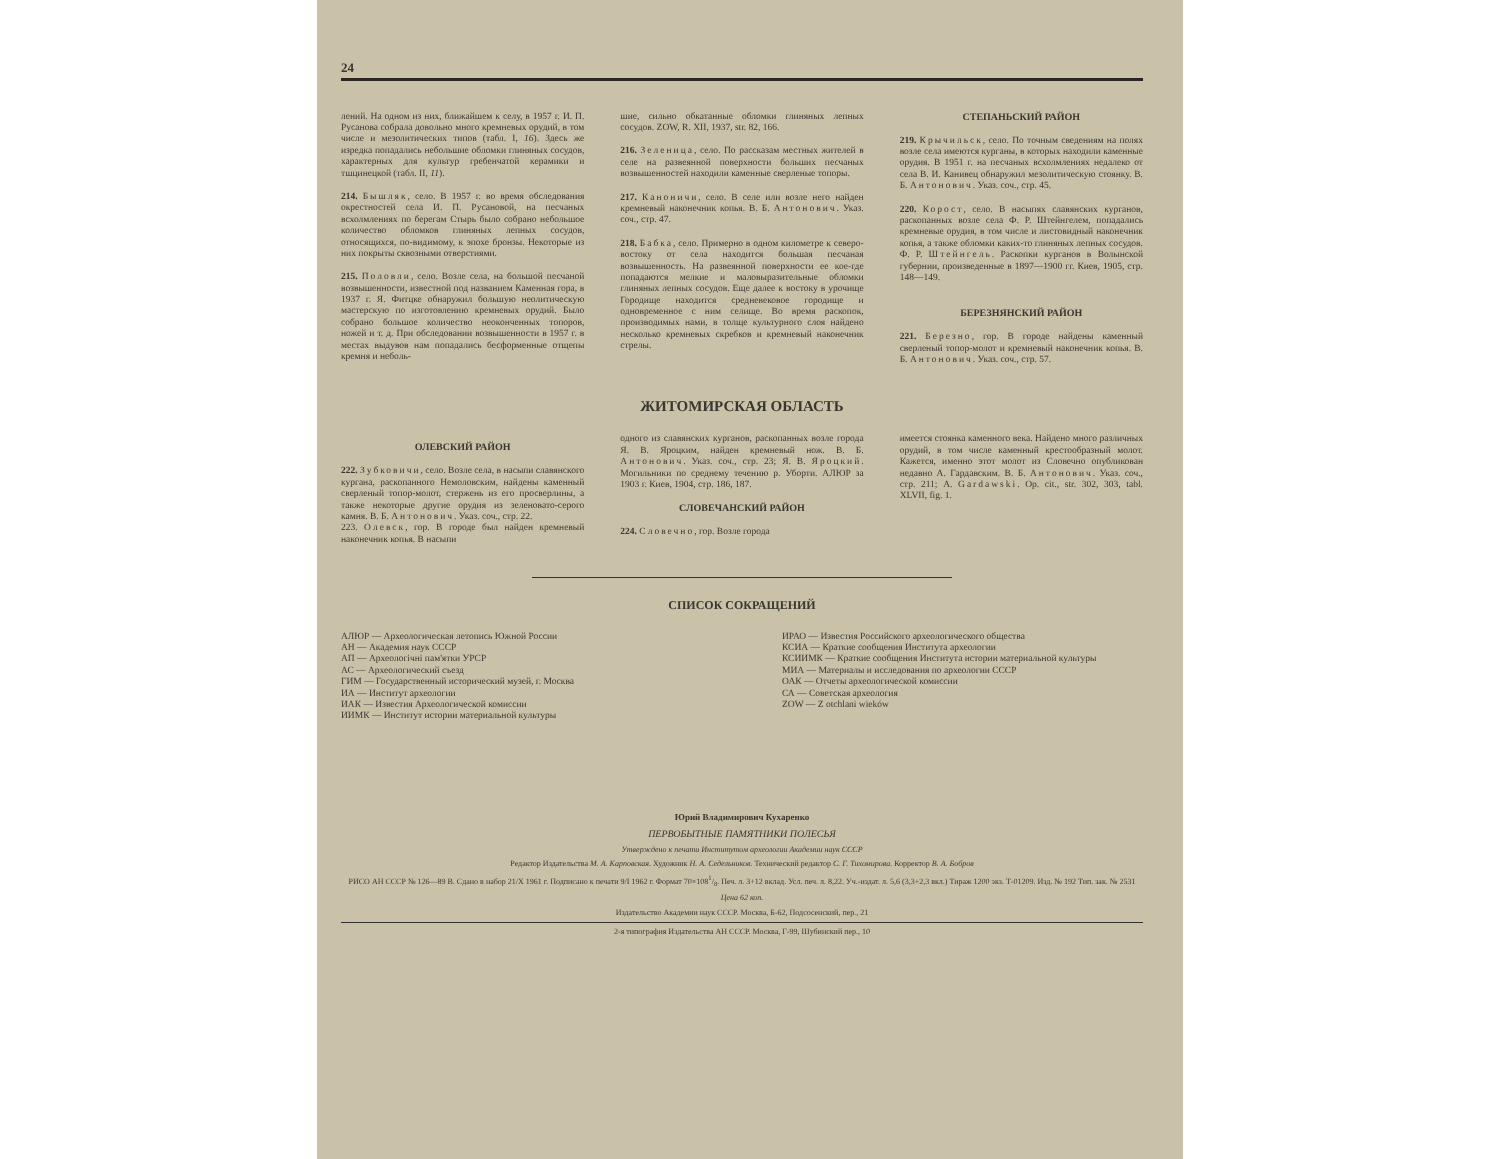24
лений. На одном из них, ближайшем к селу, в 1957 г. И. П. Русанова собрала довольно много кремневых орудий, в том числе и мезолитических типов (табл. I, 16). Здесь же изредка попадались небольшие обломки глиняных сосудов, характерных для культур гребенчатой керамики и тшцинецкой (табл. II, 11).
214. Бышляк, село. В 1957 г. во время обследования окрестностей села И. П. Русановой, на песчаных всхолмлениях по берегам Стырь было собрано небольшое количество обломков глиняных лепных сосудов, относящихся, по-видимому, к эпохе бронзы. Некоторые из них покрыты сквозными отверстиями.
215. Половли, село. Возле села, на большой песчаной возвышенности, известной под названием Каменная гора, в 1937 г. Я. Фитцке обнаружил большую неолитическую мастерскую по изготовлению кремневых орудий. Было собрано большое количество неоконченных топоров, ножей и т. д. При обследовании возвышенности в 1957 г. в местах выдувов нам попадались бесформенные отщепы кремня и неболь-
шие, сильно обкатанные обломки глиняных лепных сосудов. ZOW, R. XII, 1937, str. 82, 166.
216. Зеленица, село. По рассказам местных жителей в селе на развеянной поверхности больших песчаных возвышенностей находили каменные сверленые топоры.
217. Каноничи, село. В селе или возле него найден кремневый наконечник копья. В. Б. Антонович. Указ. соч., стр. 47.
218. Бабка, село. Примерно в одном километре к северо-востоку от села находится большая песчаная возвышенность. На развеянной поверхности ее кое-где попадаются мелкие и маловыразительные обломки глиняных лепных сосудов. Еще далее к востоку в урочище Городище находится средневековое городище и одновременное с ним селище. Во время раскопок, производимых нами, в толще культурного слоя найдено несколько кремневых скребков и кремневый наконечник стрелы.
СТЕПАНЬСКИЙ РАЙОН
219. Крычильск, село. По точным сведениям на полях возле села имеются курганы, в которых находили каменные орудия. В 1951 г. на песчаных всхолмлениях недалеко от села В. И. Канивец обнаружил мезолитическую стоянку. В. Б. Антонович. Указ. соч., стр. 45.
220. Корост, село. В насыпях славянских курганов, раскопанных возле села Ф. Р. Штейнгелем, попадались кремневые орудия, в том числе и листовидный наконечник копья, а также обломки каких-то глиняных лепных сосудов. Ф. Р. Штейнгель. Раскопки курганов в Волынской губернии, произведенные в 1897—1900 гг. Киев, 1905, стр. 148—149.
БЕРЕЗНЯНСКИЙ РАЙОН
221. Березно, гор. В городе найдены каменный сверленый топор-молот и кремневый наконечник копья. В. Б. Антонович. Указ. соч., стр. 57.
ЖИТОМИРСКАЯ ОБЛАСТЬ
ОЛЕВСКИЙ РАЙОН
222. Зубковичи, село. Возле села, в насыпи славянского кургана, раскопанного Немоловским, найдены каменный сверленый топор-молот, стержень из его просверлины, а также некоторые другие орудия из зеленовато-серого камня. В. Б. Антонович. Указ. соч., стр. 22.
223. Олевск, гор. В городе был найден кремневый наконечник копья. В насыпи
одного из славянских курганов, раскопанных возле города Я. В. Яроцким, найден кремневый нож. В. Б. Антонович. Указ. соч., стр. 23; Я. В. Яроцкий. Могильники по среднему течению р. Уборти. АЛЮР за 1903 г. Киев, 1904, стр. 186, 187.
СЛОВЕЧАНСКИЙ РАЙОН
224. Словечно, гор. Возле города
имеется стоянка каменного века. Найдено много различных орудий, в том числе каменный крестообразный молот. Кажется, именно этот молот из Словечно опубликован недавно А. Гардавским. В. Б. Антонович. Указ. соч., стр. 211; A. Gardawski. Op. cit., str. 302, 303, tabl. XLVII, fig. 1.
СПИСОК СОКРАЩЕНИЙ
АЛЮР — Археологическая летопись Южной России
АН — Академия наук СССР
АП — Археологічні пам'ятки УРСР
АС — Археологический съезд
ГИМ — Государственный исторический музей, г. Москва
ИА — Институт археологии
ИАК — Известия Археологической комиссии
ИИМК — Институт истории материальной культуры
ИРАО — Известия Российского археологического общества
КСИА — Краткие сообщения Института археологии
КСИИМК — Краткие сообщения Института истории материальной культуры
МИА — Материалы и исследования по археологии СССР
ОАК — Отчеты археологической комиссии
СА — Советская археология
ZOW — Z otchlani wieków
Юрий Владимирович Кухаренко
ПЕРВОБЫТНЫЕ ПАМЯТНИКИ ПОЛЕСЬЯ
Утверждено к печати Институтом археологии Академии наук СССР
Редактор Издательства М. А. Карповская. Художник Н. А. Седельников. Технический редактор С. Г. Тихомирова. Корректор В. А. Бобров
РИСО АН СССР № 126—89 В. Сдано в набор 21/X 1961 г. Подписано к печати 9/I 1962 г. Формат 70×1081/8. Печ. л. 3+12 вклад. Усл. печ. л. 8,22. Уч.-издат. л. 5,6 (3,3+2,3 вкл.) Тираж 1200 экз. Т-01209. Изд. № 192 Тип. зак. № 2531
Цена 62 коп.
Издательство Академии наук СССР. Москва, Б-62, Подсосенский, пер., 21
2-я типография Издательства АН СССР. Москва, Г-99, Шубинский пер., 10